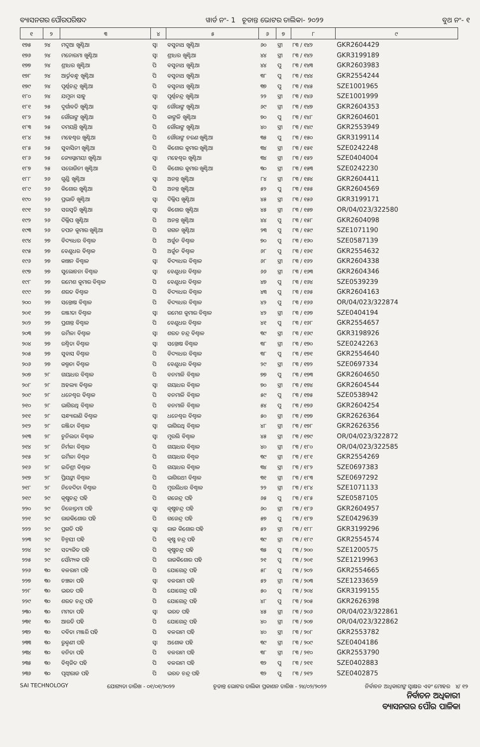ବ୍ୟାସନଗର ପୌରପରିଷଦ ୱାର୍ଡ ନଂ- 1 ଚୂଡାନ୍ତ ଭୋଟର ତାଲିକା- ୨୦୨୨ ବୁଥ ନଂ- ୧
| ୧ | ୨ | ୩ | ୪ | ୫ | ୬ | ୭ | ୮ | ୯ |
| --- | --- | --- | --- | --- | --- | --- | --- | --- |
| ୧୭୫ | ୨୪ | ମଦୁଆ ଖୁଣ୍ଟିଆ | ସ୍ୱା | ବସୁନାଥ ଖୁଣ୍ଟିଆ | ୬୦ | ସ୍ତ୍ରୀ | ୮୩ / ୧୪୨ | GKR2604429 |
| ୧୭୬ | ୨୪ | ମନୋରମା ଖୁଣ୍ଟିଆ | ସ୍ୱା | ଶ୍ରୀଧର ଖୁଣ୍ଟିଆ | ୪୪ | ସ୍ତ୍ରୀ | ୮୩ / ୧୪୨ | GKR3199189 |
| ୧୭୭ | ୨୪ | ଶ୍ରୀଧର ଖୁଣ୍ଟିଆ | ପି | ବସୁନାଥ ଖୁଣ୍ଟିଆ | ୪୪ | ପୁ | ୮୩ / ୧୪୩ | GKR2603983 |
| ୧୭୮ | ୨୪ | ଆର୍ତ୍ତବନ୍ଧୁ ଖୁଣ୍ଟିଆ | ପି | ବସୁନାଥ ଖୁଣ୍ଟିଆ | ୩୮ | ପୁ | ୮୩ / ୧୪୪ | GKR2554244 |
| ୧୭୯ | ୨୪ | ପୂର୍ଣ୍ଣଚନ୍ଦ୍ର ଖୁଣ୍ଟିଆ | ପି | ବସୁନାଥ ଖୁଣ୍ଟିଆ | ୩୭ | ପୁ | ୮୩ / ୧୪୫ | SZE1001965 |
| ୧୮୦ | ୨୪ | ଯମୁନା ସାହୁ | ସ୍ୱା | ପୂର୍ଣ୍ଣଚନ୍ଦ୍ର ଖୁଣ୍ଟିଆ | ୨୨ | ସ୍ତ୍ରୀ | ୮୩ / ୧୪୬ | SZE1001999 |
| ୧୮୧ | ୨୫ | ଦୁର୍ଗାବତି ଖୁଣ୍ଟିଆ | ସ୍ୱା | ଗୌରାଙ୍ଗ ଖୁଣ୍ଟିଆ | ୬୯ | ସ୍ତ୍ରୀ | ୮୩ / ୧୪୭ | GKR2604353 |
| ୧୮୨ | ୨୫ | ଗୌରାଙ୍ଗ ଖୁଣ୍ଟିଆ | ପି | କାଙ୍ଗଳି ଖୁଣ୍ଟିଆ | ୭୦ | ପୁ | ୮୩ / ୧୪୮ | GKR2604601 |
| ୧୮୩ | ୨୫ | ଦମୟନ୍ତି ଖୁଣ୍ଟିଆ | ପି | ଗୌରାଙ୍ଗ ଖୁଣ୍ଟିଆ | ୪୦ | ସ୍ତ୍ରୀ | ୮୩ / ୧୪୯ | GKR2553949 |
| ୧୮୪ | ୨୫ | ମହେଶ୍ୱର ଖୁଣ୍ଟିଆ | ପି | ଗୌରାଙ୍ଗ ଚରଣ ଖୁଣ୍ଟିଆ | ୩୫ | ପୁ | ୮୩ / ୧୫୦ | GKR3199114 |
| ୧୮୫ | ୨୫ | ସୁବାସିନୀ ଖୁଣ୍ଟିଆ | ପି | କିଶୋର କୁମାର ଖୁଣ୍ଟିଆ | ୩୪ | ସ୍ତ୍ରୀ | ୮୩ / ୧୫୧ | SZE0242248 |
| ୧୮୬ | ୨୫ | ଜ୍ୟୋସ୍ନାମୟୀ ଖୁଣ୍ଟିଆ | ସ୍ୱା | ମହେଶ୍ୱର ଖୁଣ୍ଟିଆ | ୩୪ | ସ୍ତ୍ରୀ | ୮୩ / ୧୫୨ | SZE0404004 |
| ୧୮୭ | ୨୫ | ସରୋଜିନୀ ଖୁଣ୍ଟିଆ | ପି | କିଶୋର କୁମାର ଖୁଣ୍ଟିଆ | ୩୦ | ସ୍ତ୍ରୀ | ୮୩ / ୧୫୩ | SZE0242230 |
| ୧୮୮ | ୨୬ | ଗୁଣ୍ଡି ଖୁଣ୍ଟିଆ | ସ୍ୱା | ଅନନ୍ତ ଖୁଣ୍ଟିଆ | ୮୪ | ସ୍ତ୍ରୀ | ୮୩ / ୧୫୪ | GKR2604411 |
| ୧୮୯ | ୨୬ | କିଶୋର ଖୁଣ୍ଟିଆ | ପି | ଅନନ୍ତ ଖୁଣ୍ଟିଆ | ୫୨ | ପୁ | ୮୩ / ୧୫୫ | GKR2604569 |
| ୧୯୦ | ୨୬ | ପ୍ରଭାତି ଖୁଣ୍ଟିଆ | ସ୍ୱା | ଦିଲ୍ଲିପ ଖୁଣ୍ଟିଆ | ୪୫ | ସ୍ତ୍ରୀ | ୮୩ / ୧୫୬ | GKR3199171 |
| ୧୯୧ | ୨୬ | ସରସ୍ୱତି ଖୁଣ୍ଟିଆ | ସ୍ୱା | କିଶୋର ଖୁଣ୍ଟିଆ | ୪୫ | ସ୍ତ୍ରୀ | ୮୩ / ୧୫୭ | OR/04/023/322580 |
| ୧୯୨ | ୨୬ | ଦିଲ୍ଲିପ ଖୁଣ୍ଟିଆ | ପି | ଅନନ୍ତ ଖୁଣ୍ଟିଆ | ୪୪ | ପୁ | ୮୩ / ୧୫୮ | GKR2604098 |
| ୧୯୩ | ୨୬ | ତପନ କୁମାର ଖୁଣ୍ଟିଆ | ପି | ଗଗନ ଖୁଣ୍ଟିଆ | ୨୩ | ପୁ | ୮୩ / ୧୫୯ | SZE1071190 |
| ୧୯୪ | ୨୭ | ବିଦ୍ୟାଧର ବିଶ୍ୱାଳ | ପି | ଅର୍ଜୁନ ବିଶ୍ୱାଳ | ୭୦ | ପୁ | ୮୩ / ୧୬୦ | SZE0587139 |
| ୧୯୫ | ୨୭ | ବେଣୁଧର ବିଶ୍ୱାଳ | ପି | ଅର୍ଜୁନ ବିଶ୍ୱାଳ | ୬୮ | ପୁ | ୮୩ / ୧୬୧ | GKR2554632 |
| ୧୯୬ | ୨୭ | କାଞ୍ଚନ ବିଶ୍ୱାଳ | ସ୍ୱା | ବିଦ୍ୟାଧର ବିଶ୍ୱାଳ | ୬୮ | ସ୍ତ୍ରୀ | ୮୩ / ୧୬୨ | GKR2604338 |
| ୧୯୭ | ୨୭ | ସୁଲୋଚନା ବିଶ୍ୱାଳ | ସ୍ୱା | ବେଣୁଧର ବିଶ୍ୱାଳ | ୬୬ | ସ୍ତ୍ରୀ | ୮୩ / ୧୬୩ | GKR2604346 |
| ୧୯୮ | ୨୭ | ରମେଶ କୁମାର ବିଶ୍ୱାଳ | ପି | ବେଣୁଧର ବିଶ୍ୱାଳ | ୪୭ | ପୁ | ୮୩ / ୧୬୪ | SZE0539239 |
| ୧୯୯ | ୨୭ | ଶରତ ବିଶ୍ୱାଳ | ପି | ବିଦ୍ୟାଧର ବିଶ୍ୱାଳ | ୪୩ | ପୁ | ୮୩ / ୧୬୫ | GKR2604163 |
| ୨୦୦ | ୨୭ | ସନ୍ତୋଷ ବିଶ୍ୱାଳ | ପି | ବିଦ୍ୟାଧର ବିଶ୍ୱାଳ | ୪୨ | ପୁ | ୮୩ / ୧୬୬ | OR/04/023/322874 |
| ୨୦୧ | ୨୭ | ରଞ୍ଜୀତା ବିଶ୍ୱାଳ | ସ୍ୱା | ରମେଶ କୁମାର ବିଶ୍ୱାଳ | ୪୨ | ସ୍ତ୍ରୀ | ୮୩ / ୧୬୭ | SZE0404194 |
| ୨୦୨ | ୨୭ | ପ୍ରଶାନ୍ତ ବିଶ୍ୱାଳ | ପି | ବେଣୁଧର ବିଶ୍ୱାଳ | ୪୧ | ପୁ | ୮୩ / ୧୬୮ | GKR2554657 |
| ୨୦୩ | ୨୭ | ଉର୍ମିଳା ବିଶ୍ୱାଳ | ସ୍ୱା | ଶରତ ଚନ୍ଦ୍ର ବିଶ୍ୱାଳ | ୩୯ | ସ୍ତ୍ରୀ | ୮୩ / ୧୬୯ | GKR3198926 |
| ୨୦୪ | ୨୭ | ରଶ୍ମିତା ବିଶ୍ୱାଳ | ସ୍ୱା | ସନ୍ତୋଷ ବିଶ୍ୱାଳ | ୩୮ | ସ୍ତ୍ରୀ | ୮୩ / ୧୭୦ | SZE0242263 |
| ୨୦୫ | ୨୭ | ସୁବାସ ବିଶ୍ୱାଳ | ପି | ବିଦ୍ୟାଧର ବିଶ୍ୱାଳ | ୩୮ | ପୁ | ୮୩ / ୧୭୧ | GKR2554640 |
| ୨୦୬ | ୨୭ | କଲ୍ପନା ବିଶ୍ୱାଳ | ପି | ବେଣୁଧର ବିଶ୍ୱାଳ | ୨୯ | ସ୍ତ୍ରୀ | ୮୩ / ୧୭୨ | SZE0697334 |
| ୨୦୭ | ୨୮ | ଗୟାଧର ବିଶ୍ୱାଳ | ପି | ବନମାଳି ବିଶ୍ୱାଳ | ୭୭ | ପୁ | ୮୩ / ୧୭୩ | GKR2604650 |
| ୨୦୮ | ୨୮ | ଅହଲ୍ୟା ବିଶ୍ୱାଳ | ସ୍ୱା | ଗୟାଧର ବିଶ୍ୱାଳ | ୭୦ | ସ୍ତ୍ରୀ | ୮୩ / ୧୭୪ | GKR2604544 |
| ୨୦୯ | ୨୮ | ଧନେଶ୍ୱର ବିଶ୍ୱାଳ | ପି | ବନମାଳି ବିଶ୍ୱାଳ | ୫୯ | ପୁ | ୮୩ / ୧୭୫ | SZE0538942 |
| ୨୧୦ | ୨୮ | ଭାଗିରଥି ବିଶ୍ୱାଳ | ପି | ବନମାଳି ବିଶ୍ୱାଳ | ୫୪ | ପୁ | ୮୩ / ୧୭୬ | GKR2604254 |
| ୨୧୧ | ୨୮ | ସନ୍ଧ୍ୟାରାଣି ବିଶ୍ୱାଳ | ସ୍ୱା | ଧନେଶ୍ୱର ବିଶ୍ୱାଳ | ୫୦ | ସ୍ତ୍ରୀ | ୮୩ / ୧୭୭ | GKR2626364 |
| ୨୧୨ | ୨୮ | ରଞ୍ଜିତା ବିଶ୍ୱାଳ | ସ୍ୱା | ଭାଗିରଥି ବିଶ୍ୱାଳ | ୪୮ | ସ୍ତ୍ରୀ | ୮୩ / ୧୭୮ | GKR2626356 |
| ୨୧୩ | ୨୮ | ଚୁନିଲତା ବିଶ୍ୱାଳ | ସ୍ୱା | ମୁରଲି ବିଶ୍ୱାଳ | ୪୫ | ସ୍ତ୍ରୀ | ୮୩ / ୧୭୯ | OR/04/023/322872 |
| ୨୧୪ | ୨୮ | ନିର୍ମଳା ବିଶ୍ୱାଳ | ପି | ଗୟାଧର ବିଶ୍ୱାଳ | ୪୦ | ସ୍ତ୍ରୀ | ୮୩ / ୧୮୦ | OR/04/023/322585 |
| ୨୧୫ | ୨୮ | ଉର୍ମିଳା ବିଶ୍ୱଳ | ପି | ଗୟାଧର ବିଶ୍ୱଳ | ୩୯ | ସ୍ତ୍ରୀ | ୮୩ / ୧୮୧ | GKR2554269 |
| ୨୧୬ | ୨୮ | ଇତିଶ୍ରୀ ବିଶ୍ୱାଳ | ପି | ଗୟାଧର ବିଶ୍ୱାଳ | ୩୪ | ସ୍ତ୍ରୀ | ୮୩ / ୧୮୨ | SZE0697383 |
| ୨୧୭ | ୨୮ | ପ୍ରିୟଙ୍କା ବିଶ୍ୱାଳ | ପି | ଭାଗିରଥୀ ବିଶ୍ୱାଳ | ୩୧ | ସ୍ତ୍ରୀ | ୮୩ / ୧୮୩ | SZE0697292 |
| ୨୧୮ | ୨୮ | ନିବେଦିତା ବିଶ୍ୱାଳ | ପି | ମୁରଲିଧର ବିଶ୍ୱାଳ | ୨୨ | ସ୍ତ୍ରୀ | ୮୩ / ୧୮୪ | SZE1071133 |
| ୨୧୯ | ୨୯ | କୃଷ୍ଣଚନ୍ଦ୍ର ପହି | ପି | ଗଜେନ୍ଦ୍ର ପହି | ୬୫ | ପୁ | ୮୩ / ୧୮୫ | SZE0587105 |
| ୨୨୦ | ୨୯ | ତିଳୋତ୍ତମା ପହି | ସ୍ୱା | କୃଷ୍ଣଚନ୍ଦ୍ର ପହି | ୬୦ | ସ୍ତ୍ରୀ | ୮୩ / ୧୮୬ | GKR2604957 |
| ୨୨୧ | ୨୯ | ରାଜକିଶୋର ପହି | ପି | ଗଜେନ୍ଦ୍ର ପହି | ୫୭ | ପୁ | ୮୩ / ୧୮୭ | SZE0429639 |
| ୨୨୨ | ୨୯ | ପ୍ରଗତି ପହି | ସ୍ୱା | ରାଜ କିଶୋର ପହି | ୫୨ | ସ୍ତ୍ରୀ | ୮୩ / ୧୮୮ | GKR3199296 |
| ୨୨୩ | ୨୯ | ଚିନ୍ମୟୀ ପହି | ପି | କୃଷ୍ଣ ଚନ୍ଦ୍ର ପହି | ୩୯ | ସ୍ତ୍ରୀ | ୮୩ / ୧୮୯ | GKR2554574 |
| ୨୨୪ | ୨୯ | ସତ୍ୟଜିତ ପହି | ପି | କୃଷ୍ଣଚନ୍ଦ୍ର ପହି | ୩୫ | ପୁ | ୮୩ / ୨୦୦ | SZE1200575 |
| ୨୨୫ | ୨୯ | ସୌମ୍ୟକ ପହି | ପି | ରାଜକିଶୋର ପହି | ୨୧ | ପୁ | ୮୩ / ୨୦୧ | SZE1219963 |
| ୨୨୬ | ୩୦ | ବଳରାମ ପହି | ପି | ଯୋଗେନ୍ଦ୍ର ପହି | ୫୮ | ପୁ | ୮୩ / ୨୦୨ | GKR2554665 |
| ୨୨୭ | ୩୦ | ଚଞ୍ଚଳା ପହି | ସ୍ୱା | ବଳରାମ ପହି | ୫୨ | ସ୍ତ୍ରୀ | ୮୩ / ୨୦୩ | SZE1233659 |
| ୨୨୮ | ୩୦ | ଭରତ ପହି | ପି | ଯୋଗେନ୍ଦ୍ର ପହି | ୫୦ | ପୁ | ୮୩ / ୨୦୪ | GKR3199155 |
| ୨୨୯ | ୩୦ | ଶରତ ଚନ୍ଦ୍ର ପହି | ପି | ଯୋଗେନ୍ଦ୍ର ପହି | ୪୮ | ପୁ | ୮୩ / ୨୦୫ | GKR2626398 |
| ୨୩୦ | ୩୦ | ମମତା ପହି | ସ୍ୱା | ଭରତ ପହି | ୪୫ | ସ୍ତ୍ରୀ | ୮୩ / ୨୦୬ | OR/04/023/322861 |
| ୨୩୧ | ୩୦ | ଆରତି ପହି | ପି | ଯୋଗେନ୍ଦ୍ର ପହି | ୪୦ | ସ୍ତ୍ରୀ | ୮୩ / ୨୦୭ | OR/04/023/322862 |
| ୨୩୨ | ୩୦ | ଦବିତା ମଞ୍ଜରି ପହି | ପି | ବଳରାମ ପହି | ୪୦ | ସ୍ତ୍ରୀ | ୮୩ / ୨୦୮ | GKR2553782 |
| ୨୩୩ | ୩୦ | ରୁକ୍ମଣୀ ପହି | ସ୍ୱା | ଅଶୋକ ପହି | ୩୯ | ସ୍ତ୍ରୀ | ୮୩ / ୨୦୯ | SZE0404186 |
| ୨୩୪ | ୩୦ | ବନିତା ପହି | ପି | ବଳରାମ ପହି | ୩୮ | ସ୍ତ୍ରୀ | ୮୩ / ୨୧୦ | GKR2553790 |
| ୨୩୫ | ୩୦ | ବିଶ୍ୱଜିତ ପହି | ପି | ବଳରାମ ପହି | ୩୨ | ପୁ | ୮୩ / ୨୧୧ | SZE0402883 |
| ୨୩୬ | ୩୦ | ପୃଥ୍ୱୀରାଜ ପହି | ପି | ଭରତ ଚନ୍ଦ୍ର ପହି | ୩୨ | ପୁ | ୮୩ / ୨୧୨ | SZE0402875 |
SAI TECHNOLOGY ଯୋଗ୍ୟତା ତାରିଖ - ୦୧/୦୧/୨୦୨୨ ଚୂଡାନ୍ତ ଭୋଟର ତାଲିକା ପ୍ରକାଶନ ତାରିଖ - ୨୪/୦୨/୨୦୨୨ ନିର୍ବାଚନ ଅଧିକାରୀଙ୍କ ସ୍ୱାକ୍ଷର ଏବଂ ମୋହର ୪/ ୧୨
ନିର୍ବାଚନ ଅଧିକାରୀ
ବ୍ୟାସନଗର ପୌର ପାଳିକା